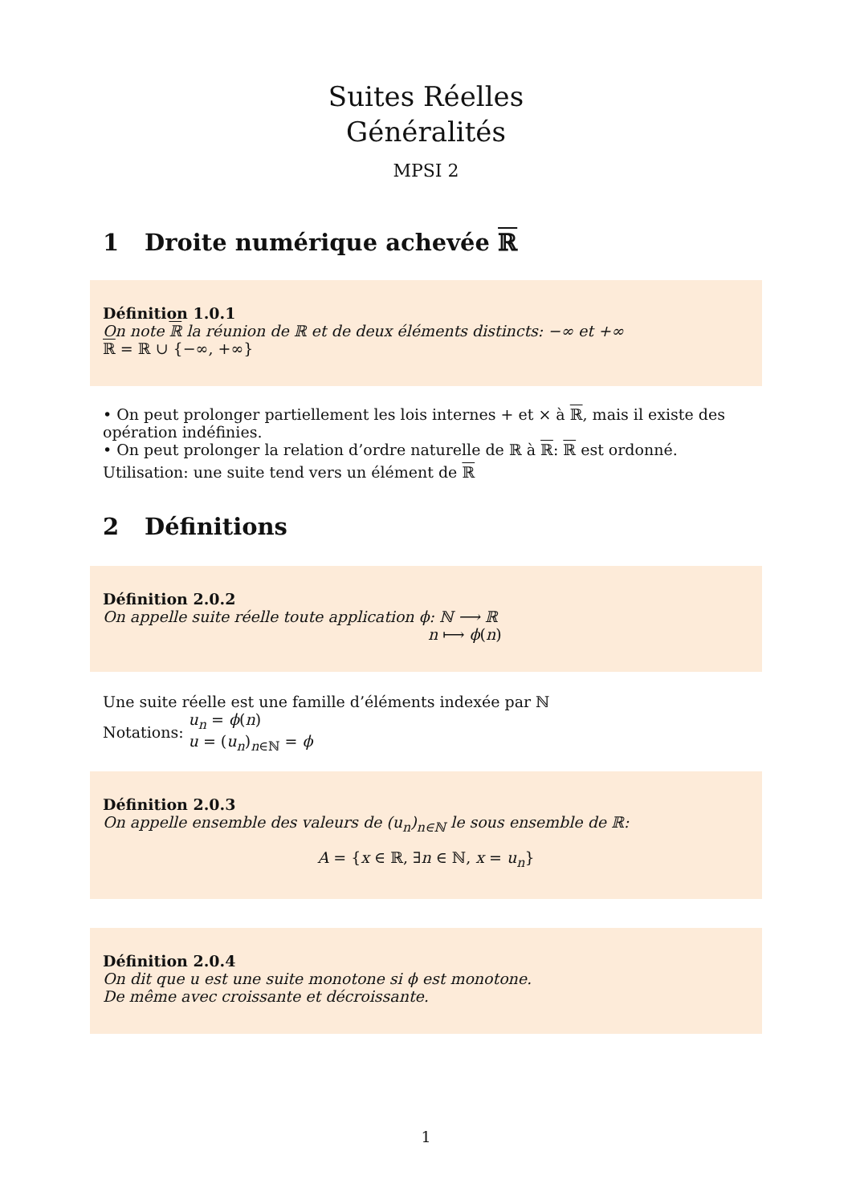Suites Réelles
Généralités
MPSI 2
1 Droite numérique achevée ℝ
Définition 1.0.1
On note ℝ la réunion de ℝ et de deux éléments distincts: −∞ et +∞
ℝ = ℝ ∪ {−∞, +∞}
• On peut prolonger partiellement les lois internes + et × à ℝ, mais il existe des opération indéfinies.
• On peut prolonger la relation d’ordre naturelle de ℝ à ℝ: ℝ est ordonné.
Utilisation: une suite tend vers un élément de ℝ
2 Définitions
Définition 2.0.2
On appelle suite réelle toute application ϕ: ℕ ⟶ ℝ
n ⟼ ϕ(n)
Une suite réelle est une famille d’éléments indexée par ℕ
Notations: u<sub>n</sub> = ϕ(n)
u = (u<sub>n</sub>)<sub>n∈ℕ</sub> = ϕ
Définition 2.0.3
On appelle ensemble des valeurs de (u<sub>n</sub>)<sub>n∈ℕ</sub> le sous ensemble de ℝ:
A = {x ∈ ℝ, ∃n ∈ ℕ, x = u<sub>n</sub>}
Définition 2.0.4
On dit que u est une suite monotone si ϕ est monotone.
De même avec croissante et décroissante.
1